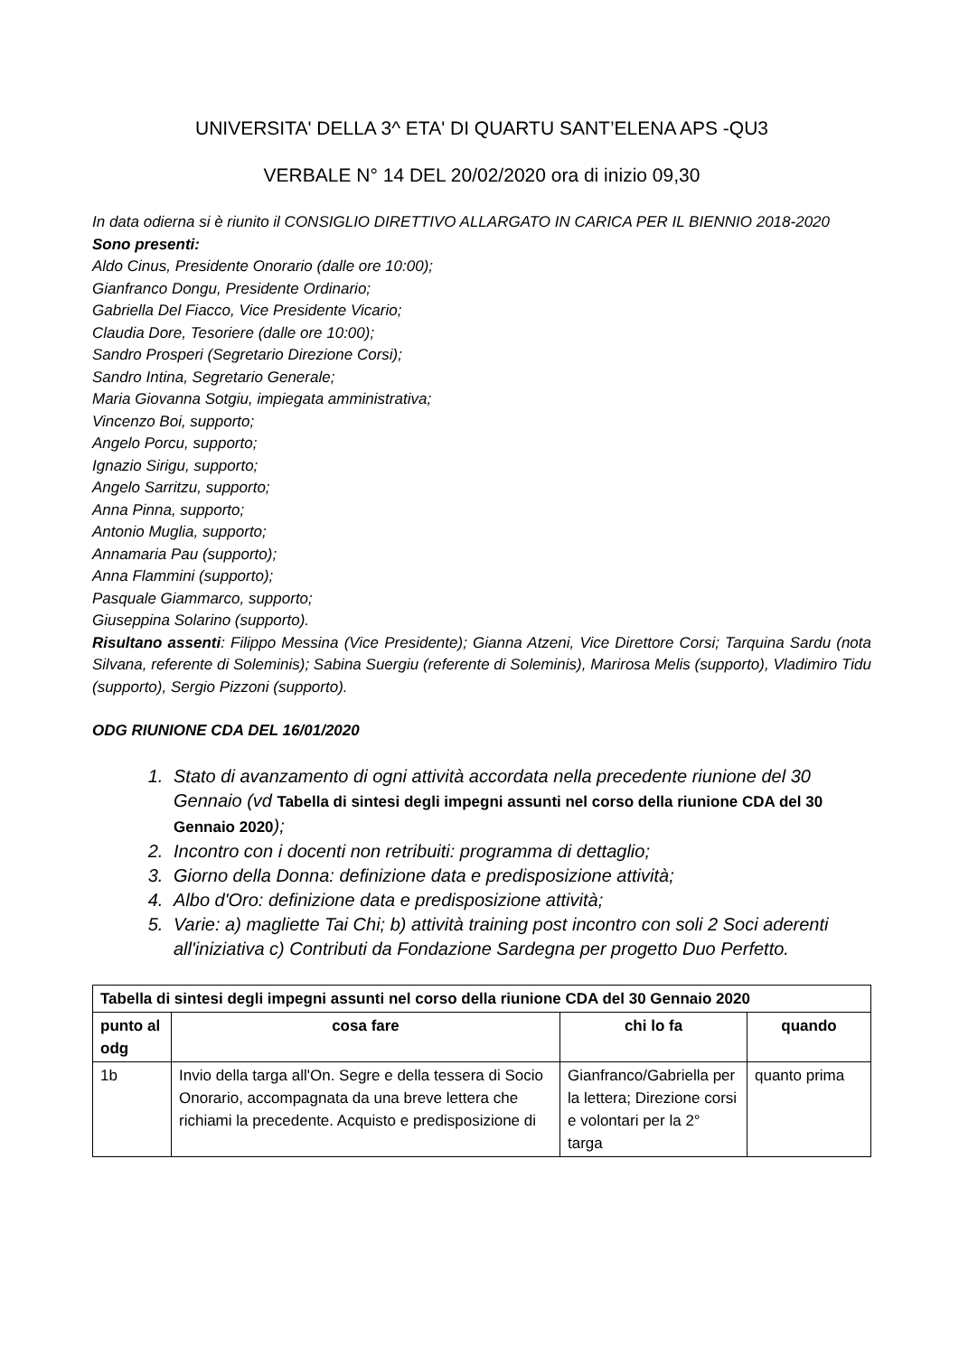UNIVERSITA' DELLA 3^ ETA' DI QUARTU SANT’ELENA APS -QU3
VERBALE N° 14 DEL 20/02/2020 ora di inizio 09,30
In data odierna si è riunito il CONSIGLIO DIRETTIVO ALLARGATO IN CARICA PER IL BIENNIO 2018-2020
Sono presenti:
Aldo Cinus, Presidente Onorario (dalle ore 10:00);
Gianfranco Dongu, Presidente Ordinario;
Gabriella Del Fiacco, Vice Presidente Vicario;
Claudia Dore, Tesoriere (dalle ore 10:00);
Sandro Prosperi (Segretario Direzione Corsi);
Sandro Intina, Segretario Generale;
Maria Giovanna Sotgiu, impiegata amministrativa;
Vincenzo Boi, supporto;
Angelo Porcu, supporto;
Ignazio Sirigu, supporto;
Angelo Sarritzu, supporto;
Anna Pinna, supporto;
Antonio Muglia, supporto;
Annamaria Pau (supporto);
Anna Flammini (supporto);
Pasquale Giammarco, supporto;
Giuseppina Solarino (supporto).
Risultano assenti: Filippo Messina (Vice Presidente); Gianna Atzeni, Vice Direttore Corsi; Tarquina Sardu (nota Silvana, referente di Soleminis); Sabina Suergiu (referente di Soleminis), Marirosa Melis (supporto), Vladimiro Tidu (supporto), Sergio Pizzoni (supporto).
ODG RIUNIONE CDA DEL 16/01/2020
1. Stato di avanzamento di ogni attività accordata nella precedente riunione del 30 Gennaio (vd Tabella di sintesi degli impegni assunti nel corso della riunione CDA del 30 Gennaio 2020);
2. Incontro con i docenti non retribuiti: programma di dettaglio;
3. Giorno della Donna: definizione data e predisposizione attività;
4. Albo d'Oro: definizione data e predisposizione attività;
5. Varie: a) magliette Tai Chi; b) attività training post incontro con soli 2 Soci aderenti all'iniziativa c) Contributi da Fondazione Sardegna per progetto Duo Perfetto.
| Tabella di sintesi degli impegni assunti nel corso della riunione CDA del 30 Gennaio 2020 | | | |
| --- | --- | --- | --- |
| punto al odg | cosa fare | chi lo fa | quando |
| 1b | Invio della targa all'On. Segre e della tessera di Socio Onorario, accompagnata da una breve lettera che richiami la precedente. Acquisto e predisposizione di | Gianfranco/Gabriella per la lettera; Direzione corsi e volontari per la 2° targa | quanto prima |